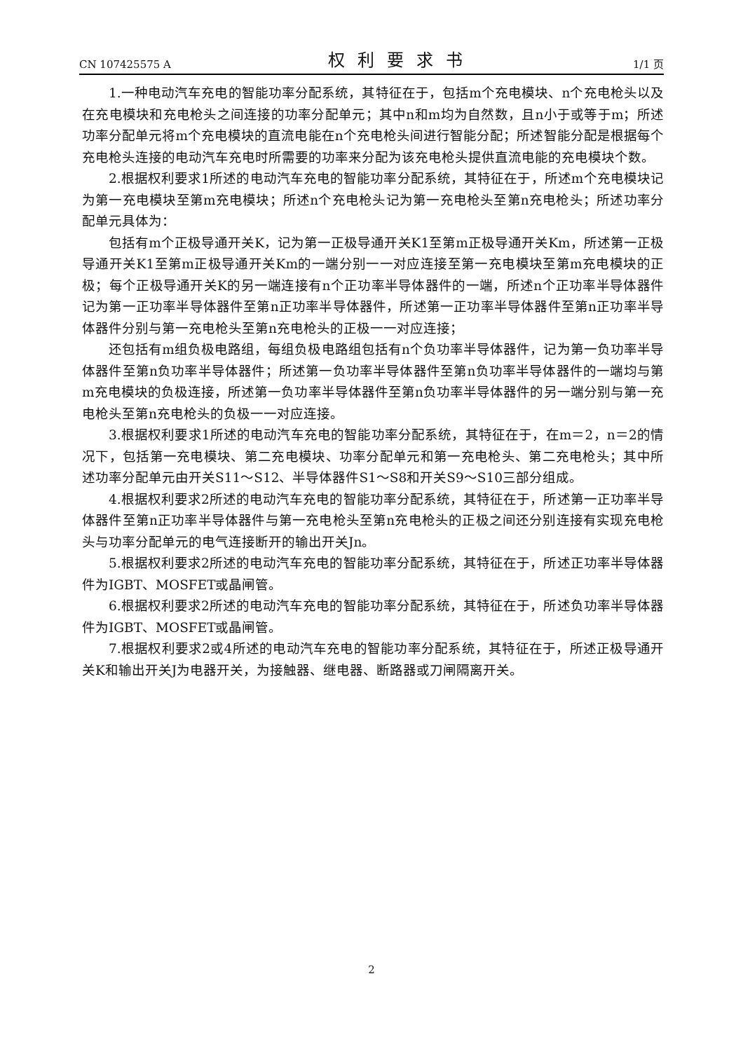CN 107425575 A 权利要求书 1/1 页
1.一种电动汽车充电的智能功率分配系统，其特征在于，包括m个充电模块、n个充电枪头以及在充电模块和充电枪头之间连接的功率分配单元；其中n和m均为自然数，且n小于或等于m；所述功率分配单元将m个充电模块的直流电能在n个充电枪头间进行智能分配；所述智能分配是根据每个充电枪头连接的电动汽车充电时所需要的功率来分配为该充电枪头提供直流电能的充电模块个数。
2.根据权利要求1所述的电动汽车充电的智能功率分配系统，其特征在于，所述m个充电模块记为第一充电模块至第m充电模块；所述n个充电枪头记为第一充电枪头至第n充电枪头；所述功率分配单元具体为：
包括有m个正极导通开关K，记为第一正极导通开关K1至第m正极导通开关Km，所述第一正极导通开关K1至第m正极导通开关Km的一端分别一一对应连接至第一充电模块至第m充电模块的正极；每个正极导通开关K的另一端连接有n个正功率半导体器件的一端，所述n个正功率半导体器件记为第一正功率半导体器件至第n正功率半导体器件，所述第一正功率半导体器件至第n正功率半导体器件分别与第一充电枪头至第n充电枪头的正极一一对应连接；
还包括有m组负极电路组，每组负极电路组包括有n个负功率半导体器件，记为第一负功率半导体器件至第n负功率半导体器件；所述第一负功率半导体器件至第n负功率半导体器件的一端均与第m充电模块的负极连接，所述第一负功率半导体器件至第n负功率半导体器件的另一端分别与第一充电枪头至第n充电枪头的负极一一对应连接。
3.根据权利要求1所述的电动汽车充电的智能功率分配系统，其特征在于，在m＝2，n＝2的情况下，包括第一充电模块、第二充电模块、功率分配单元和第一充电枪头、第二充电枪头；其中所述功率分配单元由开关S11～S12、半导体器件S1～S8和开关S9～S10三部分组成。
4.根据权利要求2所述的电动汽车充电的智能功率分配系统，其特征在于，所述第一正功率半导体器件至第n正功率半导体器件与第一充电枪头至第n充电枪头的正极之间还分别连接有实现充电枪头与功率分配单元的电气连接断开的输出开关Jn。
5.根据权利要求2所述的电动汽车充电的智能功率分配系统，其特征在于，所述正功率半导体器件为IGBT、MOSFET或晶闸管。
6.根据权利要求2所述的电动汽车充电的智能功率分配系统，其特征在于，所述负功率半导体器件为IGBT、MOSFET或晶闸管。
7.根据权利要求2或4所述的电动汽车充电的智能功率分配系统，其特征在于，所述正极导通开关K和输出开关J为电器开关，为接触器、继电器、断路器或刀闸隔离开关。
2